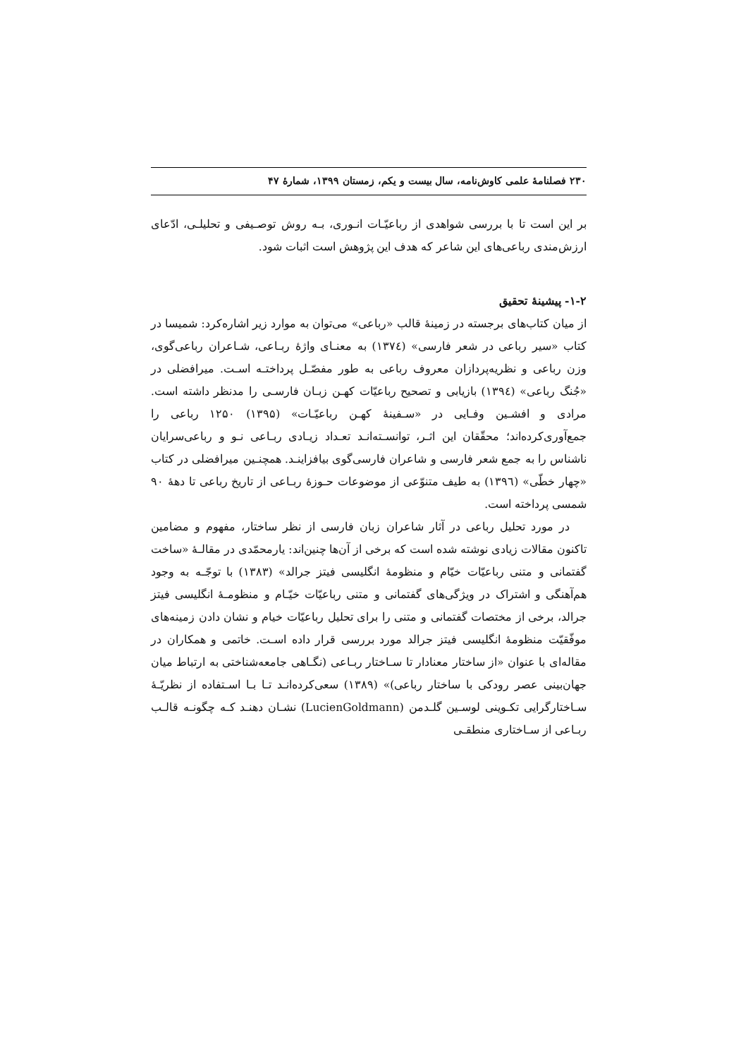۲۳۰ فصلنامهٔ علمی کاوش‌نامه، سال بیست و یکم، زمستان ۱۳۹۹، شمارهٔ ۴۷
بر این است تا با بررسی شواهدی از رباعیّـات انـوری، بـه روش توصـیفی و تحلیلـی، ادّعای ارزش‌مندی رباعی‌های این شاعر که هدف این پژوهش است اثبات شود.
۱-۲- پیشینهٔ تحقیق
از میان کتاب‌های برجسته در زمینهٔ قالب «رباعی» می‌توان به موارد زیر اشاره‌کرد: شمیسا در کتاب «سیر رباعی در شعر فارسی» (۱۳۷٤) به معنـای واژهٔ ربـاعی، شـاعران رباعی‌گوی، وزن رباعی و نظریه‌پردازان معروف رباعی به طور مفصّـل پرداختـه اسـت. میرافضلی در «جُنگ رباعی» (۱۳۹٤) بازیابی و تصحیح رباعیّات کهـن زبـان فارسـی را مدنظر داشته است. مرادی و افشـین وفـایی در «سـفینهٔ کهـن رباعیّـات» (۱۳۹۵) ۱۲۵۰ رباعی را جمع‌آوری‌کرده‌اند؛ محقّقان این اثـر، توانسـته‌انـد تعـداد زیـادی ربـاعی نـو و رباعی‌سرایان ناشناس را به جمع شعر فارسی و شاعران فارسی‌گوی بیافزاینـد. همچنـین میرافضلی در کتاب «چهار خطّی» (۱۳۹٦) به طیف متنوّعی از موضوعات حـوزهٔ ربـاعی از تاریخ رباعی تا دههٔ ۹۰ شمسی پرداخته است.
در مورد تحلیل رباعی در آثار شاعران زبان فارسی از نظر ساختار، مفهوم و مضامین تاکنون مقالات زیادی نوشته شده است که برخی از آن‌ها چنین‌اند: یارمحمّدی در مقالـهٔ «ساخت گفتمانی و متنی رباعیّات خیّام و منظومهٔ انگلیسی فیتز جرالد» (۱۳۸۳) با توجّـه به وجود هم‌آهنگی و اشتراک در ویژگی‌های گفتمانی و متنی رباعیّات خیّـام و منظومـهٔ انگلیسی فیتز جرالد، برخی از مختصات گفتمانی و متنی را برای تحلیل رباعیّات خیام و نشان دادن زمینه‌های موفّقیّت منظومهٔ انگلیسی فیتز جرالد مورد بررسی قرار داده اسـت. خاتمی و همکاران در مقاله‌ای با عنوان «از ساختار معنادار تا سـاختار ربـاعی (نگـاهی جامعه‌شناختی به ارتباط میان جهان‌بینی عصر رودکی با ساختار رباعی)» (۱۳۸۹) سعی‌کرده‌انـد تـا بـا اسـتفاده از نظریّـهٔ سـاختارگرایی تکـوینی لوسـین گلـدمن (LucienGoldmann) نشـان دهنـد کـه چگونـه قالـب ربـاعی از سـاختاری منطقـی